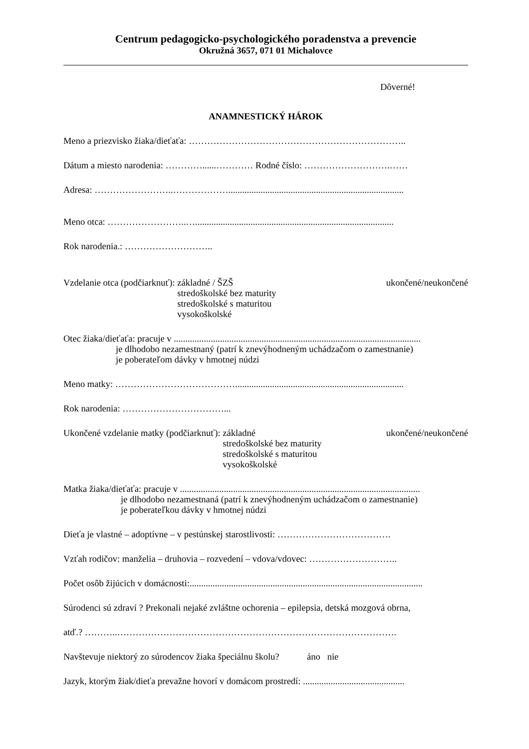Centrum pedagogicko-psychologického poradenstva a prevencie
Okružná 3657, 071 01 Michalovce
Dôverné!
ANAMNESTICKÝ HÁROK
Meno a priezvisko žiaka/dieťaťa: ……………………………………………………………..
Dátum a miesto narodenia: …………......………… Rodné číslo: ……………………….……
Adresa: ……………………..………………............................................................................
Meno otca: ……………………..…......................................................................................
Rok narodenia.: ………………………..
Vzdelanie otca (podčiarknuť): základné / ŠZŠ
stredoškolské bez maturity
stredoškolské s maturitou
vysokoškolské
ukončené/neukončené
Otec žiaka/dieťaťa: pracuje v ...........................................................................................................
je dlhodobo nezamestnaný (patrí k znevýhodneným uchádzačom o zamestnanie)
je poberateľom dávky v hmotnej núdzi
Meno matky: ………………………………….........................................................................
Rok narodenia: ……………………………...
Ukončené vzdelanie matky (podčiarknuť): základné
stredoškolské bez maturity
stredoškolské s maturitou
vysokoškolské
ukončené/neukončené
Matka žiaka/dieťaťa: pracuje v ........................................................................................................
je dlhodobo nezamestnaná (patrí k znevýhodneným uchádzačom o zamestnanie)
je poberateľkou dávky v hmotnej núdzi
Dieťa je vlastné – adoptívne – v pestúnskej starostlivosti: ……………………………….
Vzťah rodičov: manželia – druhovia – rozvedení – vdova/vdovec: ………………………..
Počet osôb žijúcich v domácnosti:.....................................................................................................
Súrodenci sú zdraví ? Prekonali nejaké zvláštne ochorenia – epilepsia, detská mozgová obrna,
atď.? ………..……………………………………………………………………………….
Navštevuje niektorý zo súrodencov žiaka špeciálnu školu? áno nie
Jazyk, ktorým žiak/dieťa prevažne hovorí v domácom prostredí: ............................................